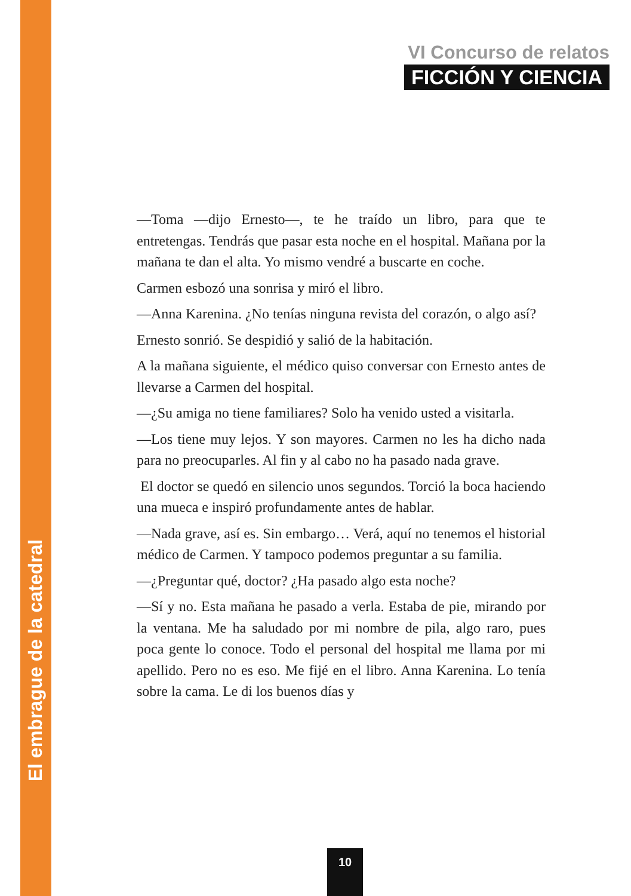El embrague de la catedral
VI Concurso de relatos
FICCIÓN Y CIENCIA
—Toma —dijo Ernesto—, te he traído un libro, para que te entretengas. Tendrás que pasar esta noche en el hospital. Mañana por la mañana te dan el alta. Yo mismo vendré a buscarte en coche.
Carmen esbozó una sonrisa y miró el libro.
—Anna Karenina. ¿No tenías ninguna revista del corazón, o algo así?
Ernesto sonrió. Se despidió y salió de la habitación.
A la mañana siguiente, el médico quiso conversar con Ernesto antes de llevarse a Carmen del hospital.
—¿Su amiga no tiene familiares? Solo ha venido usted a visitarla.
—Los tiene muy lejos. Y son mayores. Carmen no les ha dicho nada para no preocuparles. Al fin y al cabo no ha pasado nada grave.
El doctor se quedó en silencio unos segundos. Torció la boca haciendo una mueca e inspiró profundamente antes de hablar.
—Nada grave, así es. Sin embargo… Verá, aquí no tenemos el historial médico de Carmen. Y tampoco podemos preguntar a su familia.
—¿Preguntar qué, doctor? ¿Ha pasado algo esta noche?
—Sí y no. Esta mañana he pasado a verla. Estaba de pie, mirando por la ventana. Me ha saludado por mi nombre de pila, algo raro, pues poca gente lo conoce. Todo el personal del hospital me llama por mi apellido. Pero no es eso. Me fijé en el libro. Anna Karenina. Lo tenía sobre la cama. Le di los buenos días y
10